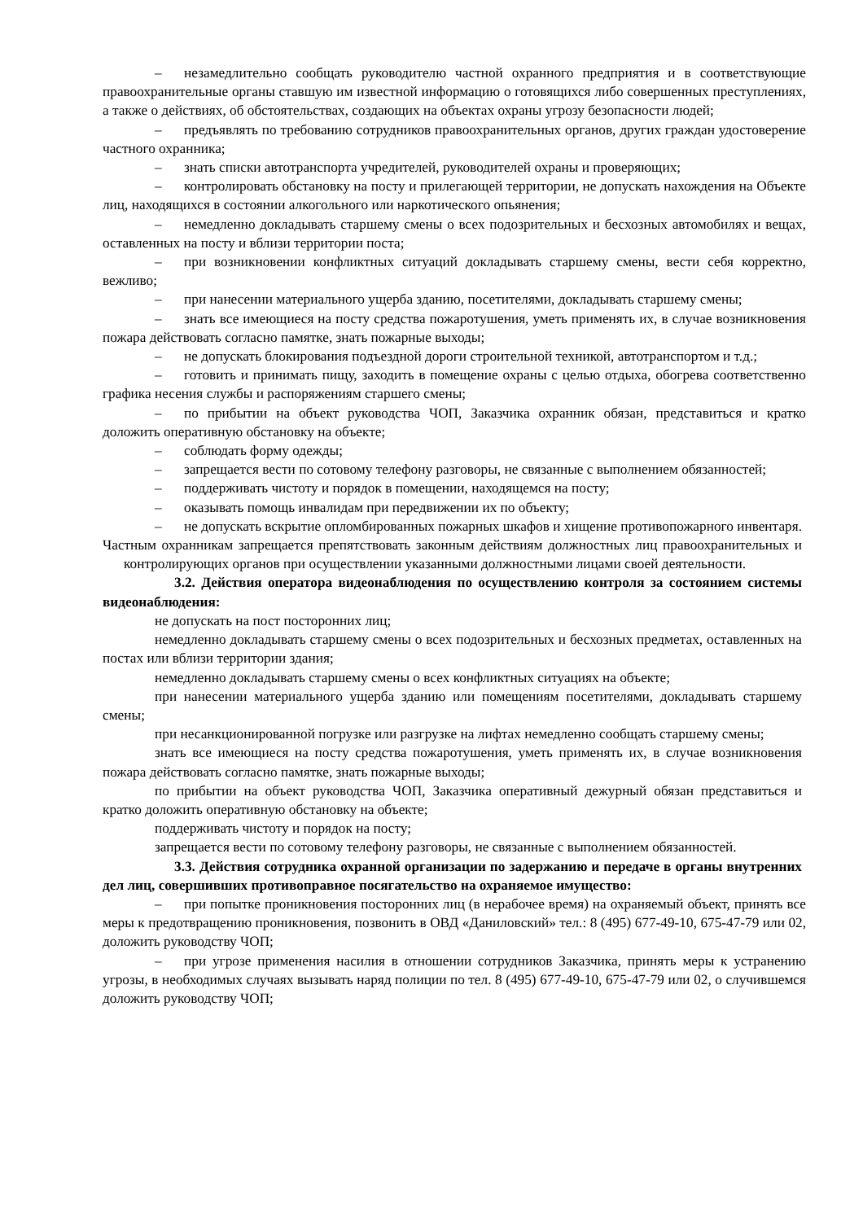– незамедлительно сообщать руководителю частной охранного предприятия и в соответствующие правоохранительные органы ставшую им известной информацию о готовящихся либо совершенных преступлениях, а также о действиях, об обстоятельствах, создающих на объектах охраны угрозу безопасности людей;
– предъявлять по требованию сотрудников правоохранительных органов, других граждан удостоверение частного охранника;
– знать списки автотранспорта учредителей, руководителей охраны и проверяющих;
– контролировать обстановку на посту и прилегающей территории, не допускать нахождения на Объекте лиц, находящихся в состоянии алкогольного или наркотического опьянения;
– немедленно докладывать старшему смены о всех подозрительных и бесхозных автомобилях и вещах, оставленных на посту и вблизи территории поста;
– при возникновении конфликтных ситуаций докладывать старшему смены, вести себя корректно, вежливо;
– при нанесении материального ущерба зданию, посетителями, докладывать старшему смены;
– знать все имеющиеся на посту средства пожаротушения, уметь применять их, в случае возникновения пожара действовать согласно памятке, знать пожарные выходы;
– не допускать блокирования подъездной дороги строительной техникой, автотранспортом и т.д.;
– готовить и принимать пищу, заходить в помещение охраны с целью отдыха, обогрева соответственно графика несения службы и распоряжениям старшего смены;
– по прибытии на объект руководства ЧОП, Заказчика охранник обязан, представиться и кратко доложить оперативную обстановку на объекте;
– соблюдать форму одежды;
– запрещается вести по сотовому телефону разговоры, не связанные с выполнением обязанностей;
– поддерживать чистоту и порядок в помещении, находящемся на посту;
– оказывать помощь инвалидам при передвижении их по объекту;
– не допускать вскрытие опломбированных пожарных шкафов и хищение противопожарного инвентаря.
Частным охранникам запрещается препятствовать законным действиям должностных лиц правоохранительных и контролирующих органов при осуществлении указанными должностными лицами своей деятельности.
3.2. Действия оператора видеонаблюдения по осуществлению контроля за состоянием системы видеонаблюдения:
не допускать на пост посторонних лиц;
немедленно докладывать старшему смены о всех подозрительных и бесхозных предметах, оставленных на постах или вблизи территории здания;
немедленно докладывать старшему смены о всех конфликтных ситуациях на объекте;
при нанесении материального ущерба зданию или помещениям посетителями, докладывать старшему смены;
при несанкционированной погрузке или разгрузке на лифтах немедленно сообщать старшему смены;
знать все имеющиеся на посту средства пожаротушения, уметь применять их, в случае возникновения пожара действовать согласно памятке, знать пожарные выходы;
по прибытии на объект руководства ЧОП, Заказчика оперативный дежурный обязан представиться и кратко доложить оперативную обстановку на объекте;
поддерживать чистоту и порядок на посту;
запрещается вести по сотовому телефону разговоры, не связанные с выполнением обязанностей.
3.3. Действия сотрудника охранной организации по задержанию и передаче в органы внутренних дел лиц, совершивших противоправное посягательство на охраняемое имущество:
– при попытке проникновения посторонних лиц (в нерабочее время) на охраняемый объект, принять все меры к предотвращению проникновения, позвонить в ОВД «Даниловский» тел.: 8 (495) 677-49-10, 675-47-79 или 02, доложить руководству ЧОП;
– при угрозе применения насилия в отношении сотрудников Заказчика, принять меры к устранению угрозы, в необходимых случаях вызывать наряд полиции по тел. 8 (495) 677-49-10, 675-47-79 или 02, о случившемся доложить руководству ЧОП;